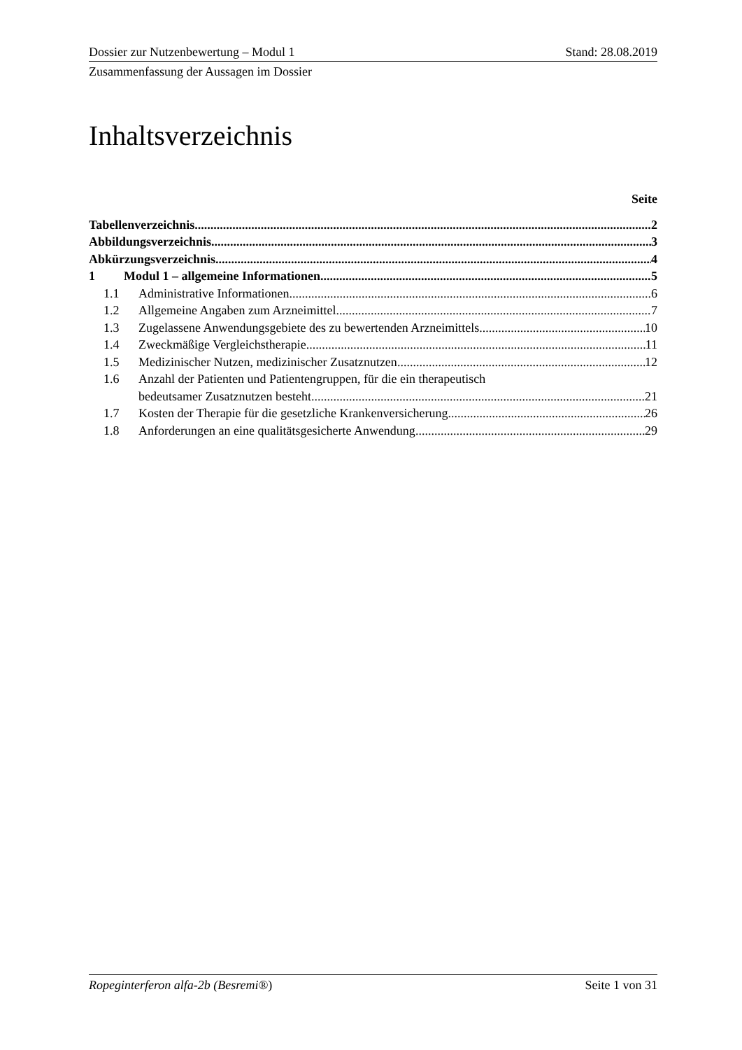Dossier zur Nutzenbewertung – Modul 1 Stand: 28.08.2019
Zusammenfassung der Aussagen im Dossier
Inhaltsverzeichnis
Seite
Tabellenverzeichnis 2
Abbildungsverzeichnis 3
Abkürzungsverzeichnis 4
1 Modul 1 – allgemeine Informationen 5
1.1 Administrative Informationen 6
1.2 Allgemeine Angaben zum Arzneimittel 7
1.3 Zugelassene Anwendungsgebiete des zu bewertenden Arzneimittels 10
1.4 Zweckmäßige Vergleichstherapie 11
1.5 Medizinischer Nutzen, medizinischer Zusatznutzen 12
1.6 Anzahl der Patienten und Patientengruppen, für die ein therapeutisch
bedeutsamer Zusatznutzen besteht 21
1.7 Kosten der Therapie für die gesetzliche Krankenversicherung 26
1.8 Anforderungen an eine qualitätsgesicherte Anwendung 29
Ropeginterferon alfa-2b (Besremi®) Seite 1 von 31